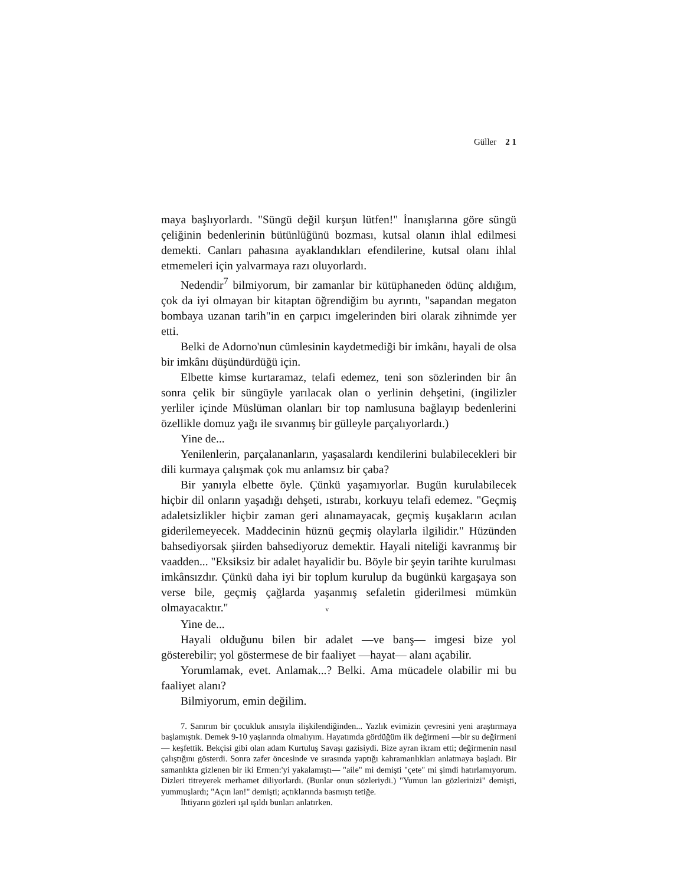Güller 2 1
maya başlıyorlardı. "Süngü değil kurşun lütfen!" İnanışlarına göre süngü çeliğinin bedenlerinin bütünlüğünü bozması, kutsal olanın ihlal edilmesi demekti. Canları pahasına ayaklandıkları efendilerine, kutsal olanı ihlal etmemeleri için yalvarmaya razı oluyorlardı.
Nedendir<sup>7</sup> bilmiyorum, bir zamanlar bir kütüphaneden ödünç aldığım, çok da iyi olmayan bir kitaptan öğrendiğim bu ayrıntı, "sapandan megaton bombaya uzanan tarih"in en çarpıcı imgelerinden biri olarak zihnimde yer etti.
Belki de Adorno'nun cümlesinin kaydetmediği bir imkânı, hayali de olsa bir imkânı düşündürdüğü için.
Elbette kimse kurtaramaz, telafi edemez, teni son sözlerinden bir ân sonra çelik bir süngüyle yarılacak olan o yerlinin dehşetini, (ingilizler yerliler içinde Müslüman olanları bir top namlusuna bağlayıp bedenlerini özellikle domuz yağı ile sıvanmış bir gülleyle parçalıyorlardı.)
Yine de...
Yenilenlerin, parçalananların, yaşasalardı kendilerini bulabilecekleri bir dili kurmaya çalışmak çok mu anlamsız bir çaba?
Bir yanıyla elbette öyle. Çünkü yaşamıyorlar. Bugün kurulabilecek hiçbir dil onların yaşadığı dehşeti, ıstırabı, korkuyu telafi edemez. "Geçmiş adaletsizlikler hiçbir zaman geri alınamayacak, geçmiş kuşakların acılan giderilemeyecek. Maddecinin hüznü geçmiş olaylarla ilgilidir." Hüzünden bahsediyorsak şiirden bahsediyoruz demektir. Hayali niteliği kavranmış bir vaadden... "Eksiksiz bir adalet hayalidir bu. Böyle bir şeyin tarihte kurulması imkânsızdır. Çünkü daha iyi bir toplum kurulup da bugünkü kargaşaya son verse bile, geçmiş çağlarda yaşanmış sefaletin giderilmesi mümkün olmayacaktır." v
Yine de...
Hayali olduğunu bilen bir adalet —ve banş— imgesi bize yol gösterebilir; yol göstermese de bir faaliyet —hayat— alanı açabilir.
Yorumlamak, evet. Anlamak...? Belki. Ama mücadele olabilir mi bu faaliyet alanı?
Bilmiyorum, emin değilim.
7. Sanırım bir çocukluk anısıyla ilişkilendiğinden... Yazlık evimizin çevresini yeni araştırmaya başlamıştık. Demek 9-10 yaşlarında olmalıyım. Hayatımda gördüğüm ilk değirmeni —bir su değirmeni— keşfettik. Bekçisi gibi olan adam Kurtuluş Savaşı gazisiydi. Bize ayran ikram etti; değirmenin nasıl çalıştığını gösterdi. Sonra zafer öncesinde ve sırasında yaptığı kahramanlıkları anlatmaya başladı. Bir samanlıkta gizlenen bir iki Ermen:'yi yakalamıştı— "aile" mi demişti "çete" mi şimdi hatırlamıyorum. Dizleri titreyerek merhamet diliyorlardı. (Bunlar onun sözleriydi.) "Yumun lan gözlerinizi" demişti, yummuşlardı; "Açın lan!" demişti; açtıklarında basmıştı tetiğe.
İhtiyarın gözleri ışıl ışıldı bunları anlatırken.